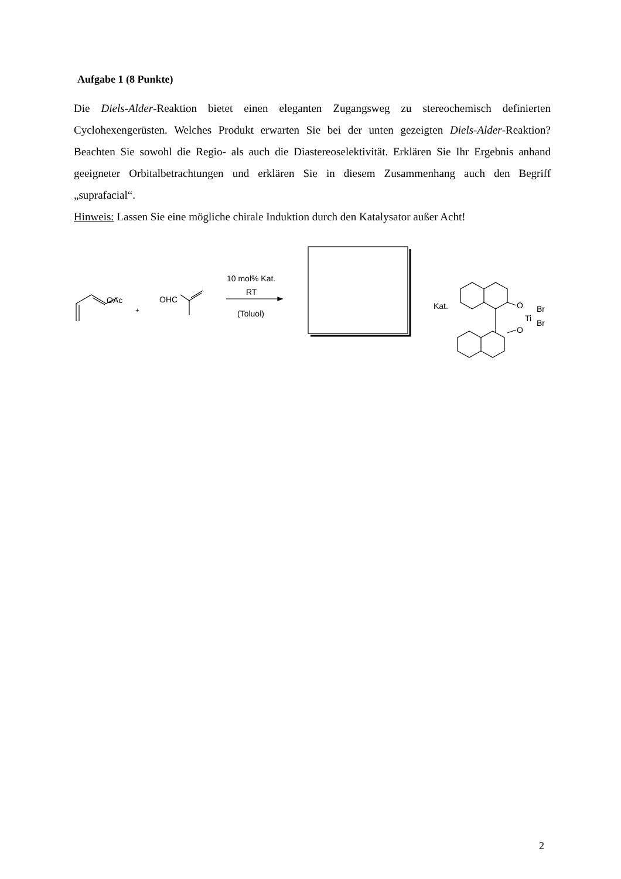Aufgabe 1 (8 Punkte)
Die Diels-Alder-Reaktion bietet einen eleganten Zugangsweg zu stereochemisch definierten Cyclohexengerüsten. Welches Produkt erwarten Sie bei der unten gezeigten Diels-Alder-Reaktion? Beachten Sie sowohl die Regio- als auch die Diastereoselektivität. Erklären Sie Ihr Ergebnis anhand geeigneter Orbitalbetrachtungen und erklären Sie in diesem Zusammenhang auch den Begriff „suprafacial“.
Hinweis: Lassen Sie eine mögliche chirale Induktion durch den Katalysator außer Acht!
OAc
+
OHC
10 mol% Kat.
RT
(Toluol)
Kat.
O
O
Ti
Br
Br
2